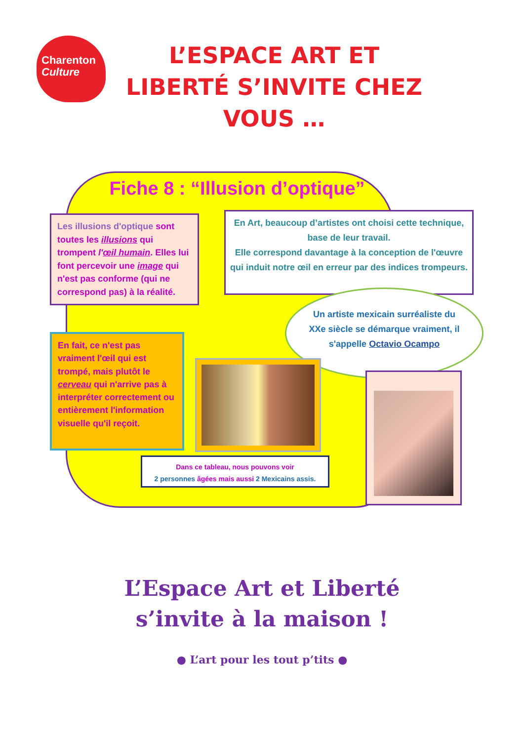Charenton
Culture
L’ESPACE ART ET LIBERTÉ S’INVITE CHEZ VOUS …
Fiche 8 : “Illusion d’optique”
Les illusions d'optique sont toutes les illusions qui trompent l'œil humain. Elles lui font percevoir une image qui n'est pas conforme (qui ne correspond pas) à la réalité.
En Art, beaucoup d’artistes ont choisi cette technique, base de leur travail.
Elle correspond davantage à la conception de l'œuvre qui induit notre œil en erreur par des indices trompeurs.
Un artiste mexicain surréaliste du XXe siècle se démarque vraiment, il s'appelle Octavio Ocampo
En fait, ce n'est pas vraiment l'œil qui est trompé, mais plutôt le cerveau qui n'arrive pas à interpréter correctement ou entièrement l'information visuelle qu'il reçoit.
Dans ce tableau, nous pouvons voir
2 personnes âgées mais aussi 2 Mexicains assis.
L’Espace Art et Liberté
s’invite à la maison !
● L’art pour les tout p’tits ●